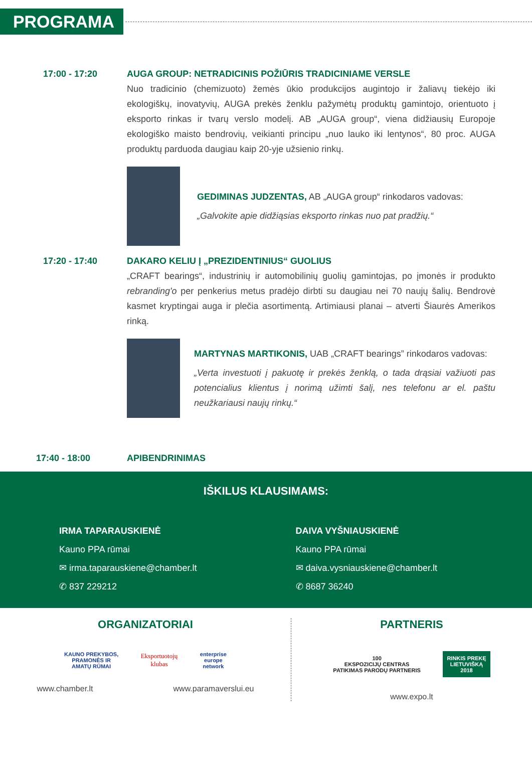PROGRAMA
17:00 - 17:20 AUGA GROUP: NETRADICINIS POŽIŪRIS TRADICINIAME VERSLE
Nuo tradicinio (chemizuoto) žemės ūkio produkcijos augintojo ir žaliavų tiekėjo iki ekologiškų, inovatyvių, AUGA prekės ženklu pažymėtų produktų gamintojo, orientuoto į eksporto rinkas ir tvarų verslo modelį. AB „AUGA group“, viena didžiausių Europoje ekologiško maisto bendrovių, veikianti principu „nuo lauko iki lentynos“, 80 proc. AUGA produktų parduoda daugiau kaip 20-yje užsienio rinkų.
GEDIMINAS JUDZENTAS, AB „AUGA group“ rinkodaros vadovas:
„Galvokite apie didžiąsias eksporto rinkas nuo pat pradžių.“
17:20 - 17:40 DAKARO KELIU Į „PREZIDENTINIUS“ GUOLIUS
„CRAFT bearings“, industrinių ir automobilinių guolių gamintojas, po įmonės ir produkto rebranding'o per penkerius metus pradėjo dirbti su daugiau nei 70 naujų šalių. Bendrovė kasmet kryptingai auga ir plečia asortimentą. Artimiausi planai – atverti Šiaurės Amerikos rinką.
MARTYNAS MARTIKONIS, UAB „CRAFT bearings” rinkodaros vadovas:
„Verta investuoti į pakuotę ir prekės ženklą, o tada drąsiai važiuoti pas potencialius klientus į norimą užimti šalį, nes telefonu ar el. paštu neužkariausi naujų rinkų.“
17:40 - 18:00 APIBENDRINIMAS
IŠKILUS KLAUSIMAMS:
IRMA TAPARAUSKIENĖ
Kauno PPA rūmai
✉ irma.taparauskiene@chamber.lt
✆ 837 229212
DAIVA VYŠNIAUSKIENĖ
Kauno PPA rūmai
✉ daiva.vysniauskiene@chamber.lt
✆ 8687 36240
ORGANIZATORIAI
KAUNO PREKYBOS,
PRAMONĖS IR
AMATŲ RŪMAI Eksportuotojų
klubas enterprise
europe
network
www.chamber.lt www.paramaverslui.eu
PARTNERIS
100
EKSPOZICIJŲ CENTRAS
PATIKIMAS PARODŲ PARTNERIS RINKIS PREKĘ
LIETUVIŠKĄ
2018
www.expo.lt